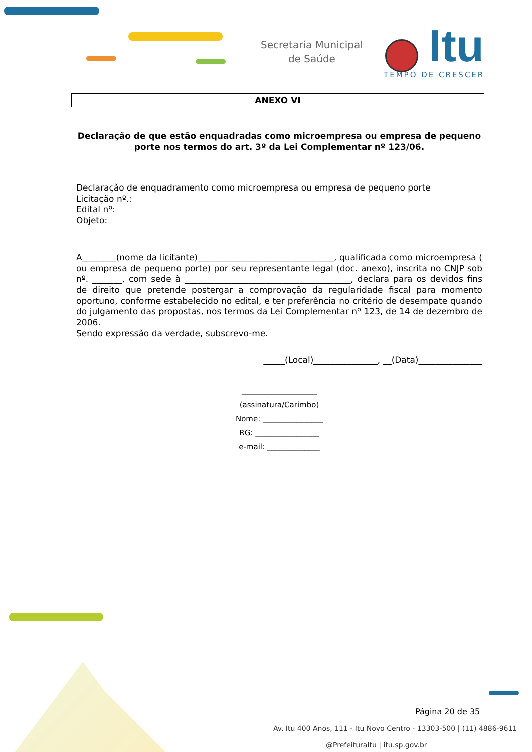Secretaria Municipal
de Saúde
Itu
TEMPO DE CRESCER
ANEXO VI
Declaração de que estão enquadradas como microempresa ou empresa de pequeno porte nos termos do art. 3º da Lei Complementar nº 123/06.
Declaração de enquadramento como microempresa ou empresa de pequeno porte
Licitação nº.:
Edital nº:
Objeto:
A________(nome da licitante)________________________________, qualificada como microempresa ( ou empresa de pequeno porte) por seu representante legal (doc. anexo), inscrita no CNJP sob nº. _______, com sede à _______________________________________, declara para os devidos fins de direito que pretende postergar a comprovação da regularidade fiscal para momento oportuno, conforme estabelecido no edital, e ter preferência no critério de desempate quando do julgamento das propostas, nos termos da Lei Complementar nº 123, de 14 de dezembro de 2006.
Sendo expressão da verdade, subscrevo-me.
_____(Local)_______________, __(Data)_______________
____________________
(assinatura/Carimbo)
Nome: ________________
RG: _________________
e-mail: ______________
Página 20 de 35
Av. Itu 400 Anos, 111 - Itu Novo Centro - 13303-500 | (11) 4886-9611
@PrefeituraItu | itu.sp.gov.br